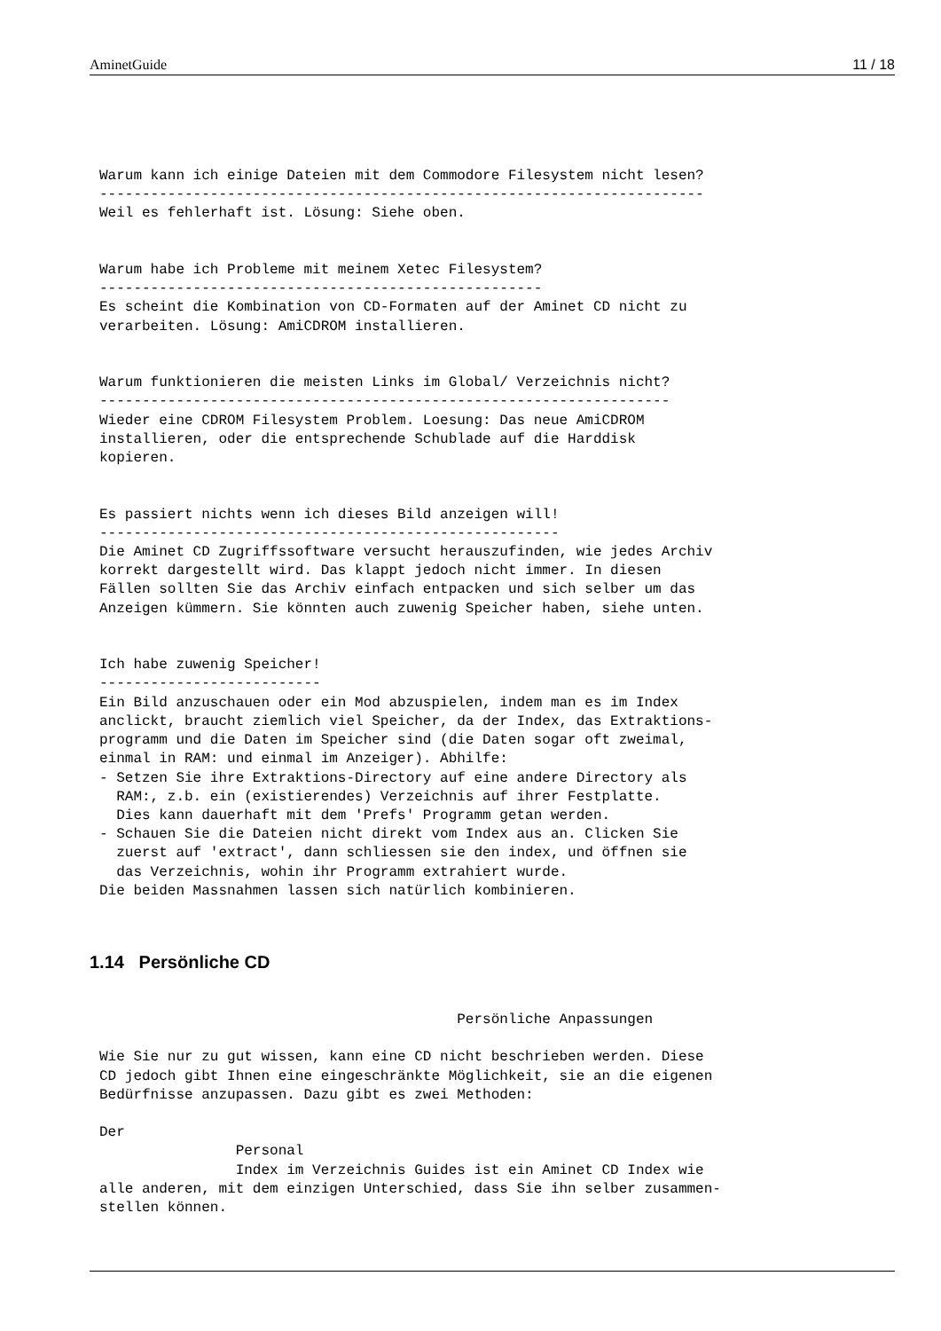AminetGuide 11 / 18
Warum kann ich einige Dateien mit dem Commodore Filesystem nicht lesen?
-----------------------------------------------------------------------
Weil es fehlerhaft ist. Lösung: Siehe oben.


Warum habe ich Probleme mit meinem Xetec Filesystem?
----------------------------------------------------
Es scheint die Kombination von CD-Formaten auf der Aminet CD nicht zu
verarbeiten. Lösung: AmiCDROM installieren.


Warum funktionieren die meisten Links im Global/ Verzeichnis nicht?
-------------------------------------------------------------------
Wieder eine CDROM Filesystem Problem. Loesung: Das neue AmiCDROM
installieren, oder die entsprechende Schublade auf die Harddisk
kopieren.


Es passiert nichts wenn ich dieses Bild anzeigen will!
------------------------------------------------------
Die Aminet CD Zugriffssoftware versucht herauszufinden, wie jedes Archiv
korrekt dargestellt wird. Das klappt jedoch nicht immer. In diesen
Fällen sollten Sie das Archiv einfach entpacken und sich selber um das
Anzeigen kümmern. Sie könnten auch zuwenig Speicher haben, siehe unten.


Ich habe zuwenig Speicher!
--------------------------
Ein Bild anzuschauen oder ein Mod abzuspielen, indem man es im Index
anclickt, braucht ziemlich viel Speicher, da der Index, das Extraktions-
programm und die Daten im Speicher sind (die Daten sogar oft zweimal,
einmal in RAM: und einmal im Anzeiger). Abhilfe:
- Setzen Sie ihre Extraktions-Directory auf eine andere Directory als
  RAM:, z.b. ein (existierendes) Verzeichnis auf ihrer Festplatte.
  Dies kann dauerhaft mit dem 'Prefs' Programm getan werden.
- Schauen Sie die Dateien nicht direkt vom Index aus an. Clicken Sie
  zuerst auf 'extract', dann schliessen sie den index, und öffnen sie
  das Verzeichnis, wohin ihr Programm extrahiert wurde.
Die beiden Massnahmen lassen sich natürlich kombinieren.
1.14 Persönliche CD
                                          Persönliche Anpassungen

Wie Sie nur zu gut wissen, kann eine CD nicht beschrieben werden. Diese
CD jedoch gibt Ihnen eine eingeschränkte Möglichkeit, sie an die eigenen
Bedürfnisse anzupassen. Dazu gibt es zwei Methoden:

Der
                Personal
                Index im Verzeichnis Guides ist ein Aminet CD Index wie
alle anderen, mit dem einzigen Unterschied, dass Sie ihn selber zusammen-
stellen können.